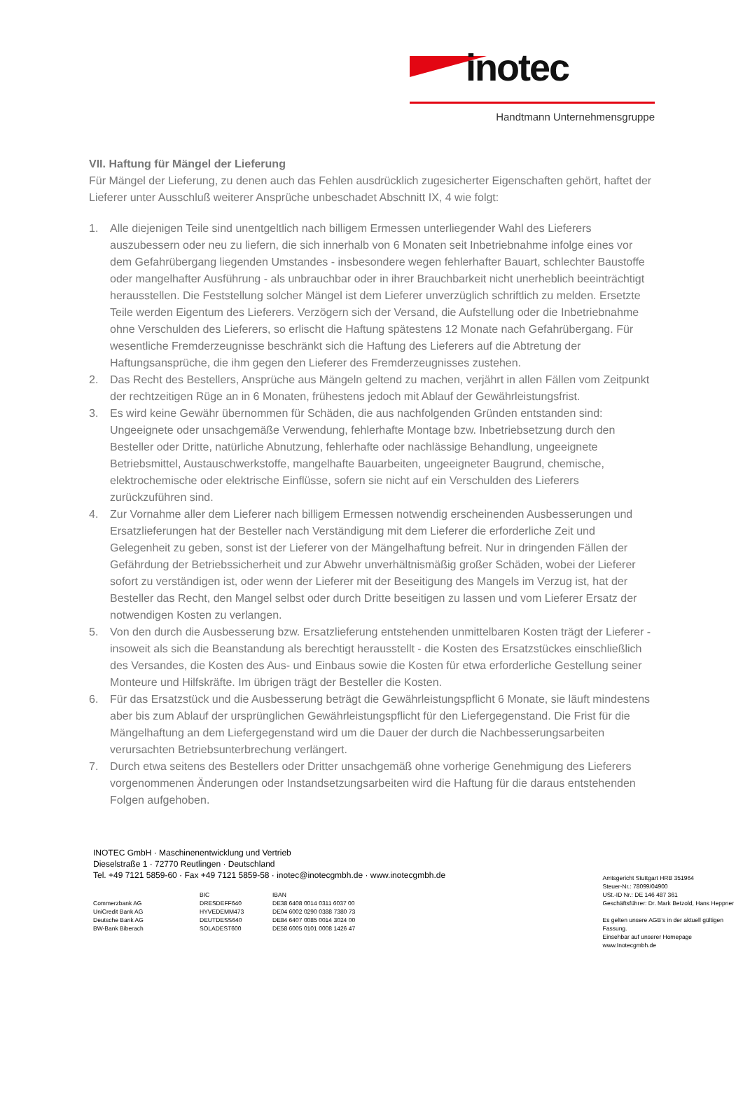inotec
Handtmann Unternehmensgruppe
VII. Haftung für Mängel der Lieferung
Für Mängel der Lieferung, zu denen auch das Fehlen ausdrücklich zugesicherter Eigenschaften gehört, haftet der Lieferer unter Ausschluß weiterer Ansprüche unbeschadet Abschnitt IX, 4 wie folgt:
1. Alle diejenigen Teile sind unentgeltlich nach billigem Ermessen unterliegender Wahl des Lieferers auszubessern oder neu zu liefern, die sich innerhalb von 6 Monaten seit Inbetriebnahme infolge eines vor dem Gefahrübergang liegenden Umstandes - insbesondere wegen fehlerhafter Bauart, schlechter Baustoffe oder mangelhafter Ausführung - als unbrauchbar oder in ihrer Brauchbarkeit nicht unerheblich beeinträchtigt herausstellen. Die Feststellung solcher Mängel ist dem Lieferer unverzüglich schriftlich zu melden. Ersetzte Teile werden Eigentum des Lieferers. Verzögern sich der Versand, die Aufstellung oder die Inbetriebnahme ohne Verschulden des Lieferers, so erlischt die Haftung spätestens 12 Monate nach Gefahrübergang. Für wesentliche Fremderzeugnisse beschränkt sich die Haftung des Lieferers auf die Abtretung der Haftungsansprüche, die ihm gegen den Lieferer des Fremderzeugnisses zustehen.
2. Das Recht des Bestellers, Ansprüche aus Mängeln geltend zu machen, verjährt in allen Fällen vom Zeitpunkt der rechtzeitigen Rüge an in 6 Monaten, frühestens jedoch mit Ablauf der Gewährleistungsfrist.
3. Es wird keine Gewähr übernommen für Schäden, die aus nachfolgenden Gründen entstanden sind: Ungeeignete oder unsachgemäße Verwendung, fehlerhafte Montage bzw. Inbetriebsetzung durch den Besteller oder Dritte, natürliche Abnutzung, fehlerhafte oder nachlässige Behandlung, ungeeignete Betriebsmittel, Austauschwerkstoffe, mangelhafte Bauarbeiten, ungeeigneter Baugrund, chemische, elektrochemische oder elektrische Einflüsse, sofern sie nicht auf ein Verschulden des Lieferers zurückzuführen sind.
4. Zur Vornahme aller dem Lieferer nach billigem Ermessen notwendig erscheinenden Ausbesserungen und Ersatzlieferungen hat der Besteller nach Verständigung mit dem Lieferer die erforderliche Zeit und Gelegenheit zu geben, sonst ist der Lieferer von der Mängelhaftung befreit. Nur in dringenden Fällen der Gefährdung der Betriebssicherheit und zur Abwehr unverhältnismäßig großer Schäden, wobei der Lieferer sofort zu verständigen ist, oder wenn der Lieferer mit der Beseitigung des Mangels im Verzug ist, hat der Besteller das Recht, den Mangel selbst oder durch Dritte beseitigen zu lassen und vom Lieferer Ersatz der notwendigen Kosten zu verlangen.
5. Von den durch die Ausbesserung bzw. Ersatzlieferung entstehenden unmittelbaren Kosten trägt der Lieferer - insoweit als sich die Beanstandung als berechtigt herausstellt - die Kosten des Ersatzstückes einschließlich des Versandes, die Kosten des Aus- und Einbaus sowie die Kosten für etwa erforderliche Gestellung seiner Monteure und Hilfskräfte. Im übrigen trägt der Besteller die Kosten.
6. Für das Ersatzstück und die Ausbesserung beträgt die Gewährleistungspflicht 6 Monate, sie läuft mindestens aber bis zum Ablauf der ursprünglichen Gewährleistungspflicht für den Liefergegenstand. Die Frist für die Mängelhaftung an dem Liefergegenstand wird um die Dauer der durch die Nachbesserungsarbeiten verursachten Betriebsunterbrechung verlängert.
7. Durch etwa seitens des Bestellers oder Dritter unsachgemäß ohne vorherige Genehmigung des Lieferers vorgenommenen Änderungen oder Instandsetzungsarbeiten wird die Haftung für die daraus entstehenden Folgen aufgehoben.
INOTEC GmbH · Maschinenentwicklung und Vertrieb
Dieselstraße 1 · 72770 Reutlingen · Deutschland
Tel. +49 7121 5859-60 · Fax +49 7121 5859-58 · inotec@inotecgmbh.de · www.inotecgmbh.de
| | BIC | IBAN |
| --- | --- | --- |
| Commerzbank AG | DRESDEFF640 | DE38 6408 0014 0311 6037 00 |
| UniCredit Bank AG | HYVEDEMM473 | DE04 6002 0290 0388 7380 73 |
| Deutsche Bank AG | DEUTDESS640 | DE84 6407 0085 0014 3024 00 |
| BW-Bank Biberach | SOLADEST600 | DE58 6005 0101 0008 1426 47 |
Amtsgericht Stuttgart HRB 351964
Steuer-Nr.: 78099/04900
USt.-ID Nr.: DE 146 487 361
Geschäftsführer: Dr. Mark Betzold, Hans Heppner
Es gelten unsere AGB‘s in der aktuell gültigen Fassung.
Einsehbar auf unserer Homepage www.Inotecgmbh.de